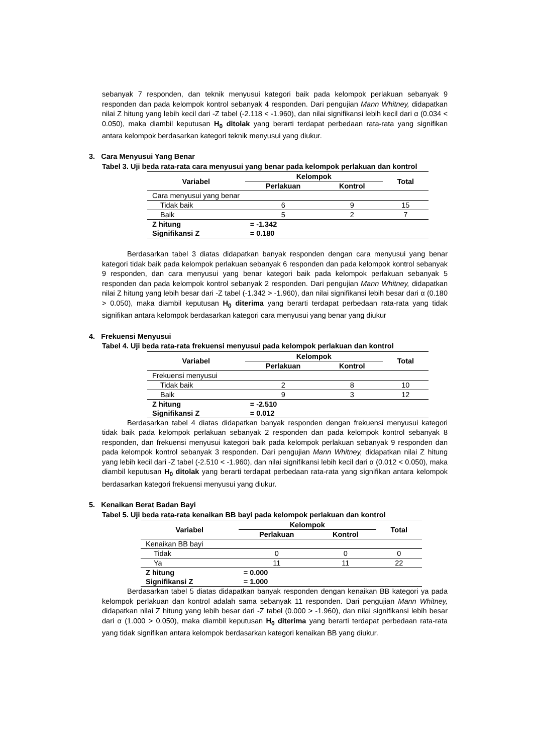sebanyak 7 responden, dan teknik menyusui kategori baik pada kelompok perlakuan sebanyak 9 responden dan pada kelompok kontrol sebanyak 4 responden. Dari pengujian Mann Whitney, didapatkan nilai Z hitung yang lebih kecil dari -Z tabel (-2.118 < -1.960), dan nilai signifikansi lebih kecil dari α (0.034 < 0.050), maka diambil keputusan H<sub>0</sub> ditolak yang berarti terdapat perbedaan rata-rata yang signifikan antara kelompok berdasarkan kategori teknik menyusui yang diukur.
3. Cara Menyusui Yang Benar
Tabel 3. Uji beda rata-rata cara menyusui yang benar pada kelompok perlakuan dan kontrol
| Variabel | Kelompok | | Total |
| --- | --- | --- | --- |
| | Perlakuan | Kontrol | |
| Cara menyusui yang benar | | | |
| Tidak baik | 6 | 9 | 15 |
| Baik | 5 | 2 | 7 |
| Z hitung | = -1.342 | | |
| Signifikansi Z | = 0.180 | | |
Berdasarkan tabel 3 diatas didapatkan banyak responden dengan cara menyusui yang benar kategori tidak baik pada kelompok perlakuan sebanyak 6 responden dan pada kelompok kontrol sebanyak 9 responden, dan cara menyusui yang benar kategori baik pada kelompok perlakuan sebanyak 5 responden dan pada kelompok kontrol sebanyak 2 responden. Dari pengujian Mann Whitney, didapatkan nilai Z hitung yang lebih besar dari -Z tabel (-1.342 > -1.960), dan nilai signifikansi lebih besar dari α (0.180 > 0.050), maka diambil keputusan H<sub>0</sub> diterima yang berarti terdapat perbedaan rata-rata yang tidak signifikan antara kelompok berdasarkan kategori cara menyusui yang benar yang diukur
4. Frekuensi Menyusui
Tabel 4. Uji beda rata-rata frekuensi menyusui pada kelompok perlakuan dan kontrol
| Variabel | Kelompok | | Total |
| --- | --- | --- | --- |
| | Perlakuan | Kontrol | |
| Frekuensi menyusui | | | |
| Tidak baik | 2 | 8 | 10 |
| Baik | 9 | 3 | 12 |
| Z hitung | = -2.510 | | |
| Signifikansi Z | = 0.012 | | |
Berdasarkan tabel 4 diatas didapatkan banyak responden dengan frekuensi menyusui kategori tidak baik pada kelompok perlakuan sebanyak 2 responden dan pada kelompok kontrol sebanyak 8 responden, dan frekuensi menyusui kategori baik pada kelompok perlakuan sebanyak 9 responden dan pada kelompok kontrol sebanyak 3 responden. Dari pengujian Mann Whitney, didapatkan nilai Z hitung yang lebih kecil dari -Z tabel (-2.510 < -1.960), dan nilai signifikansi lebih kecil dari α (0.012 < 0.050), maka diambil keputusan H<sub>0</sub> ditolak yang berarti terdapat perbedaan rata-rata yang signifikan antara kelompok berdasarkan kategori frekuensi menyusui yang diukur.
5. Kenaikan Berat Badan Bayi
Tabel 5. Uji beda rata-rata kenaikan BB bayi pada kelompok perlakuan dan kontrol
| Variabel | Kelompok | | Total |
| --- | --- | --- | --- |
| | Perlakuan | Kontrol | |
| Kenaikan BB bayi | | | |
| Tidak | 0 | 0 | 0 |
| Ya | 11 | 11 | 22 |
| Z hitung | = 0.000 | | |
| Signifikansi Z | = 1.000 | | |
Berdasarkan tabel 5 diatas didapatkan banyak responden dengan kenaikan BB kategori ya pada kelompok perlakuan dan kontrol adalah sama sebanyak 11 responden. Dari pengujian Mann Whitney, didapatkan nilai Z hitung yang lebih besar dari -Z tabel (0.000 > -1.960), dan nilai signifikansi lebih besar dari α (1.000 > 0.050), maka diambil keputusan H<sub>0</sub> diterima yang berarti terdapat perbedaan rata-rata yang tidak signifikan antara kelompok berdasarkan kategori kenaikan BB yang diukur.